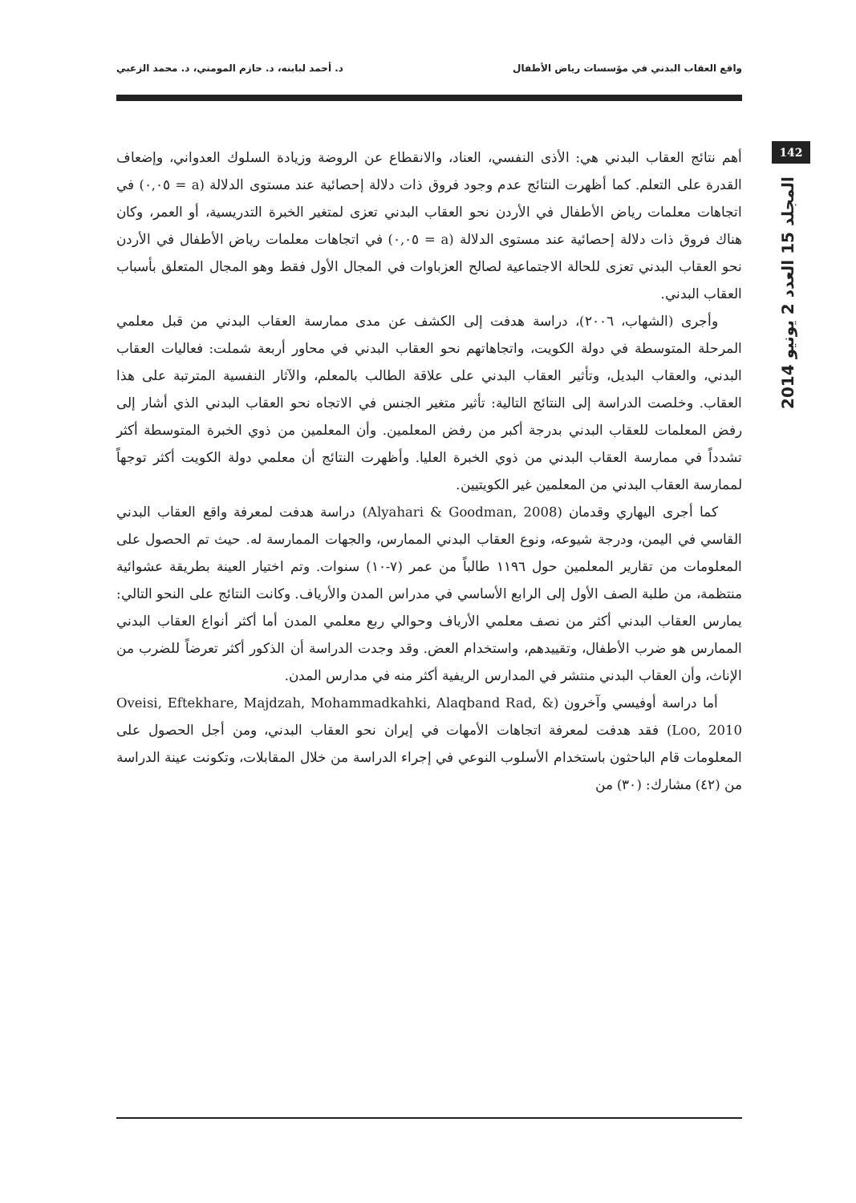واقع العقاب البدني في مؤسسات رياض الأطفال د. أحمد لبابنه، د. حازم المومني، د. محمد الزعبي
142
المجلد 15 العدد 2 يونيو 2014
أهم نتائج العقاب البدني هي: الأذى النفسي، العناد، والانقطاع عن الروضة وزيادة السلوك العدواني، وإضعاف القدرة على التعلم. كما أظهرت النتائج عدم وجود فروق ذات دلالة إحصائية عند مستوى الدلالة (a = ٠,٠٥) في اتجاهات معلمات رياض الأطفال في الأردن نحو العقاب البدني تعزى لمتغير الخبرة التدريسية، أو العمر، وكان هناك فروق ذات دلالة إحصائية عند مستوى الدلالة (a = ٠,٠٥) في اتجاهات معلمات رياض الأطفال في الأردن نحو العقاب البدني تعزى للحالة الاجتماعية لصالح العزباوات في المجال الأول فقط وهو المجال المتعلق بأسباب العقاب البدني.
وأجرى (الشهاب، ٢٠٠٦)، دراسة هدفت إلى الكشف عن مدى ممارسة العقاب البدني من قبل معلمي المرحلة المتوسطة في دولة الكويت، واتجاهاتهم نحو العقاب البدني في محاور أربعة شملت: فعاليات العقاب البدني، والعقاب البديل، وتأثير العقاب البدني على علاقة الطالب بالمعلم، والآثار النفسية المترتبة على هذا العقاب. وخلصت الدراسة إلى النتائج التالية: تأثير متغير الجنس في الاتجاه نحو العقاب البدني الذي أشار إلى رفض المعلمات للعقاب البدني بدرجة أكبر من رفض المعلمين. وأن المعلمين من ذوي الخبرة المتوسطة أكثر تشدداً في ممارسة العقاب البدني من ذوي الخبرة العليا. وأظهرت النتائج أن معلمي دولة الكويت أكثر توجهاً لممارسة العقاب البدني من المعلمين غير الكويتيين.
كما أجرى اليهاري وقدمان (Alyahari & Goodman, 2008) دراسة هدفت لمعرفة واقع العقاب البدني القاسي في اليمن، ودرجة شيوعه، ونوع العقاب البدني الممارس، والجهات الممارسة له. حيث تم الحصول على المعلومات من تقارير المعلمين حول ١١٩٦ طالباً من عمر (٧-١٠) سنوات. وتم اختيار العينة بطريقة عشوائية منتظمة، من طلبة الصف الأول إلى الرابع الأساسي في مدراس المدن والأرياف. وكانت النتائج على النحو التالي: يمارس العقاب البدني أكثر من نصف معلمي الأرياف وحوالي ربع معلمي المدن أما أكثر أنواع العقاب البدني الممارس هو ضرب الأطفال، وتقييدهم، واستخدام العض. وقد وجدت الدراسة أن الذكور أكثر تعرضاً للضرب من الإناث، وأن العقاب البدني منتشر في المدارس الريفية أكثر منه في مدارس المدن.
أما دراسة أوفيسي وآخرون (Oveisi, Eftekhare, Majdzah, Mohammadkahki, Alaqband Rad, & Loo, 2010) فقد هدفت لمعرفة اتجاهات الأمهات في إيران نحو العقاب البدني، ومن أجل الحصول على المعلومات قام الباحثون باستخدام الأسلوب النوعي في إجراء الدراسة من خلال المقابلات، وتكونت عينة الدراسة من (٤٢) مشارك: (٣٠) من